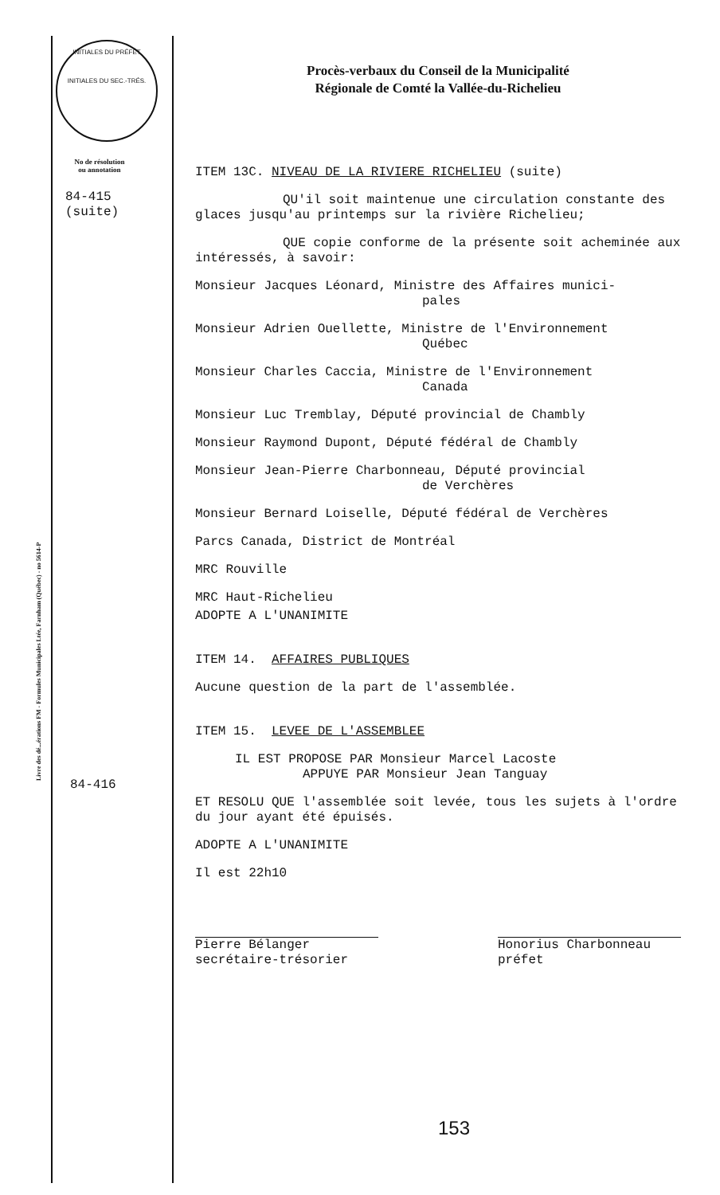INITIALES DU PRÉFET
INITIALES DU SEC.-TRÉS.
No de résolution
ou annotation
84-415
(suite)
84-416
Livre des dé...érations FM - Formules Municipales Ltée, Farnham (Québec) - no 5614-P
Procès-verbaux du Conseil de la Municipalité
Régionale de Comté la Vallée-du-Richelieu
ITEM 13C. NIVEAU DE LA RIVIERE RICHELIEU (suite)
QU'il soit maintenue une circulation constante des glaces jusqu'au printemps sur la rivière Richelieu;
QUE copie conforme de la présente soit acheminée aux intéressés, à savoir:
Monsieur Jacques Léonard, Ministre des Affaires munici-
pales
Monsieur Adrien Ouellette, Ministre de l'Environnement
Québec
Monsieur Charles Caccia, Ministre de l'Environnement
Canada
Monsieur Luc Tremblay, Député provincial de Chambly
Monsieur Raymond Dupont, Député fédéral de Chambly
Monsieur Jean-Pierre Charbonneau, Député provincial
de Verchères
Monsieur Bernard Loiselle, Député fédéral de Verchères
Parcs Canada, District de Montréal
MRC Rouville
MRC Haut-Richelieu
ADOPTE A L'UNANIMITE
ITEM 14. AFFAIRES PUBLIQUES
Aucune question de la part de l'assemblée.
ITEM 15. LEVEE DE L'ASSEMBLEE
IL EST PROPOSE PAR Monsieur Marcel Lacoste
APPUYE PAR Monsieur Jean Tanguay
ET RESOLU QUE l'assemblée soit levée, tous les sujets à l'ordre du jour ayant été épuisés.
ADOPTE A L'UNANIMITE
Il est 22h10
Pierre Bélanger
secrétaire-trésorier
Honorius Charbonneau
préfet
153